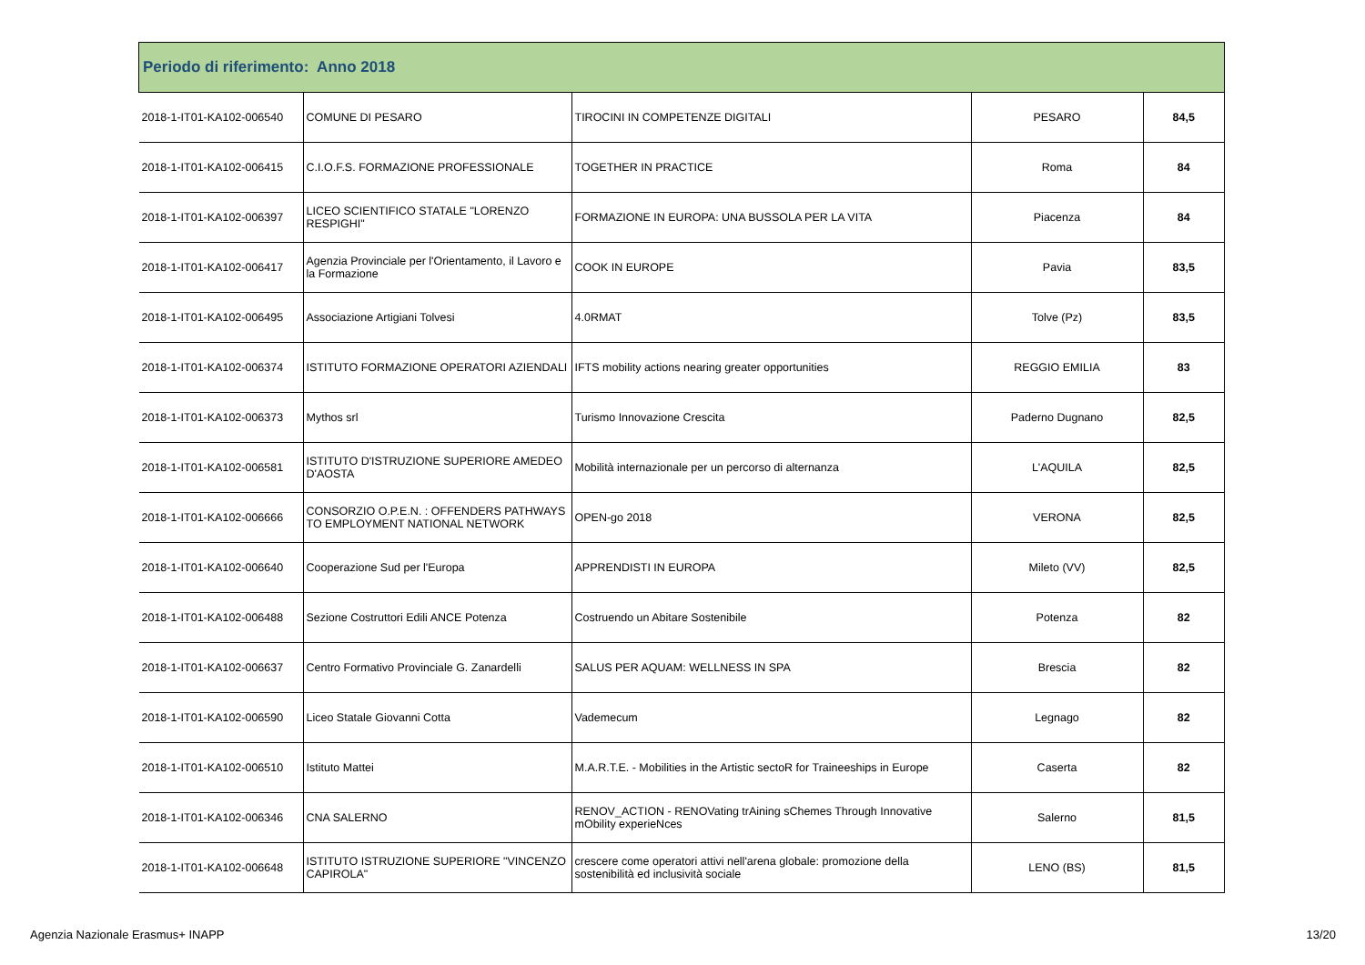| Periodo di riferimento: Anno 2018 | | | | |
| --- | --- | --- | --- | --- |
| 2018-1-IT01-KA102-006540 | COMUNE DI PESARO | TIROCINI IN COMPETENZE DIGITALI | PESARO | 84,5 |
| 2018-1-IT01-KA102-006415 | C.I.O.F.S. FORMAZIONE PROFESSIONALE | TOGETHER IN PRACTICE | Roma | 84 |
| 2018-1-IT01-KA102-006397 | LICEO SCIENTIFICO STATALE "LORENZO RESPIGHI" | FORMAZIONE IN EUROPA: UNA BUSSOLA PER LA VITA | Piacenza | 84 |
| 2018-1-IT01-KA102-006417 | Agenzia Provinciale per l'Orientamento, il Lavoro e la Formazione | COOK IN EUROPE | Pavia | 83,5 |
| 2018-1-IT01-KA102-006495 | Associazione Artigiani Tolvesi | 4.0RMAT | Tolve (Pz) | 83,5 |
| 2018-1-IT01-KA102-006374 | ISTITUTO FORMAZIONE OPERATORI AZIENDALI | IFTS mobility actions nearing greater opportunities | REGGIO EMILIA | 83 |
| 2018-1-IT01-KA102-006373 | Mythos srl | Turismo Innovazione Crescita | Paderno Dugnano | 82,5 |
| 2018-1-IT01-KA102-006581 | ISTITUTO D'ISTRUZIONE SUPERIORE AMEDEO D'AOSTA | Mobilità internazionale per un percorso di alternanza | L'AQUILA | 82,5 |
| 2018-1-IT01-KA102-006666 | CONSORZIO O.P.E.N. : OFFENDERS PATHWAYS TO EMPLOYMENT NATIONAL NETWORK | OPEN-go 2018 | VERONA | 82,5 |
| 2018-1-IT01-KA102-006640 | Cooperazione Sud per l'Europa | APPRENDISTI IN EUROPA | Mileto (VV) | 82,5 |
| 2018-1-IT01-KA102-006488 | Sezione Costruttori Edili ANCE Potenza | Costruendo un Abitare Sostenibile | Potenza | 82 |
| 2018-1-IT01-KA102-006637 | Centro Formativo Provinciale G. Zanardelli | SALUS PER AQUAM: WELLNESS IN SPA | Brescia | 82 |
| 2018-1-IT01-KA102-006590 | Liceo Statale Giovanni Cotta | Vademecum | Legnago | 82 |
| 2018-1-IT01-KA102-006510 | Istituto Mattei | M.A.R.T.E. - Mobilities in the Artistic sectoR for Traineeships in Europe | Caserta | 82 |
| 2018-1-IT01-KA102-006346 | CNA SALERNO | RENOV_ACTION - RENOVating trAining sChemes Through Innovative mObility experieNces | Salerno | 81,5 |
| 2018-1-IT01-KA102-006648 | ISTITUTO ISTRUZIONE SUPERIORE "VINCENZO CAPIROLA" | crescere come operatori attivi nell'arena globale: promozione della sostenibilità ed inclusività sociale | LENO (BS) | 81,5 |
Agenzia Nazionale Erasmus+ INAPP
13/20